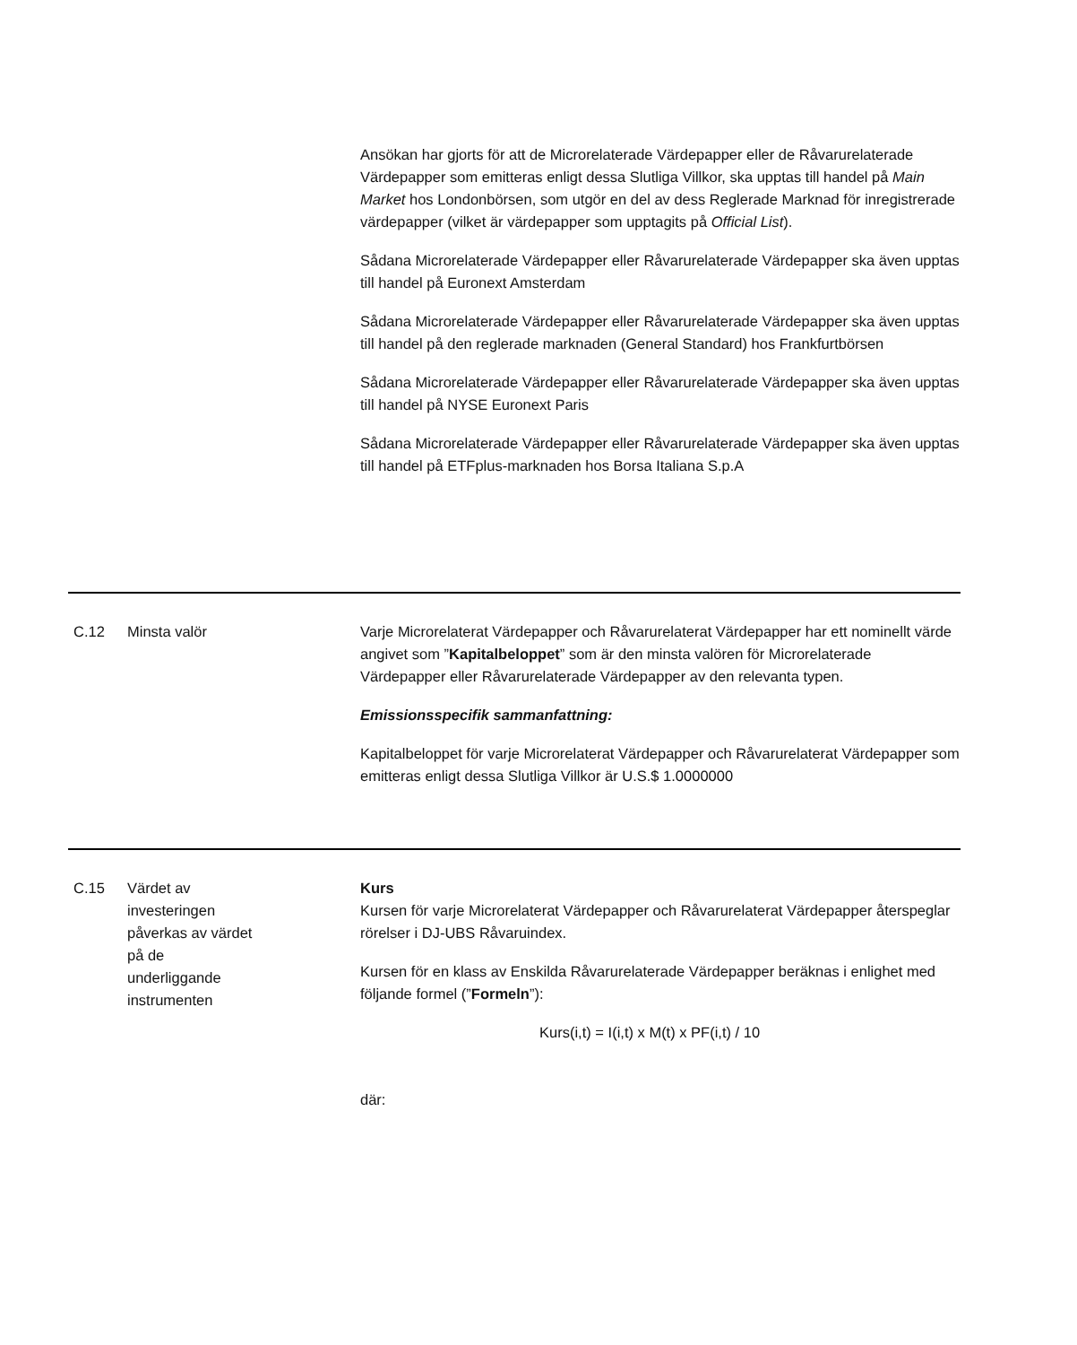| | | Ansökan har gjorts för att de Microrelaterade Värdepapper eller de Råvarurelaterade Värdepapper som emitteras enligt dessa Slutliga Villkor, ska upptas till handel på Main Market hos Londonbörsen, som utgör en del av dess Reglerade Marknad för inregistrerade värdepapper (vilket är värdepapper som upptagits på Official List ). Sådana Microrelaterade Värdepapper eller Råvarurelaterade Värdepapper ska även upptas till handel på Euronext Amsterdam Sådana Microrelaterade Värdepapper eller Råvarurelaterade Värdepapper ska även upptas till handel på den reglerade marknaden (General Standard) hos Frankfurtbörsen Sådana Microrelaterade Värdepapper eller Råvarurelaterade Värdepapper ska även upptas till handel på NYSE Euronext Paris Sådana Microrelaterade Värdepapper eller Råvarurelaterade Värdepapper ska även upptas till handel på ETFplus-marknaden hos Borsa Italiana S.p.A |
| C.12 | Minsta valör | Varje Microrelaterat Värdepapper och Råvarurelaterat Värdepapper har ett nominellt värde angivet som ” Kapitalbeloppet ” som är den minsta valören för Microrelaterade Värdepapper eller Råvarurelaterade Värdepapper av den relevanta typen. Emissionsspecifik sammanfattning: Kapitalbeloppet för varje Microrelaterat Värdepapper och Råvarurelaterat Värdepapper som emitteras enligt dessa Slutliga Villkor är U.S.$ 1.0000000 |
| C.15 | Värdet av investeringen påverkas av värdet på de underliggande instrumenten | Kurs Kursen för varje Microrelaterat Värdepapper och Råvarurelaterat Värdepapper återspeglar rörelser i DJ-UBS Råvaruindex. Kursen för en klass av Enskilda Råvarurelaterade Värdepapper beräknas i enlighet med följande formel (” Formeln ”): Kurs(i,t) = I(i,t) x M(t) x PF(i,t) / 10 där: |